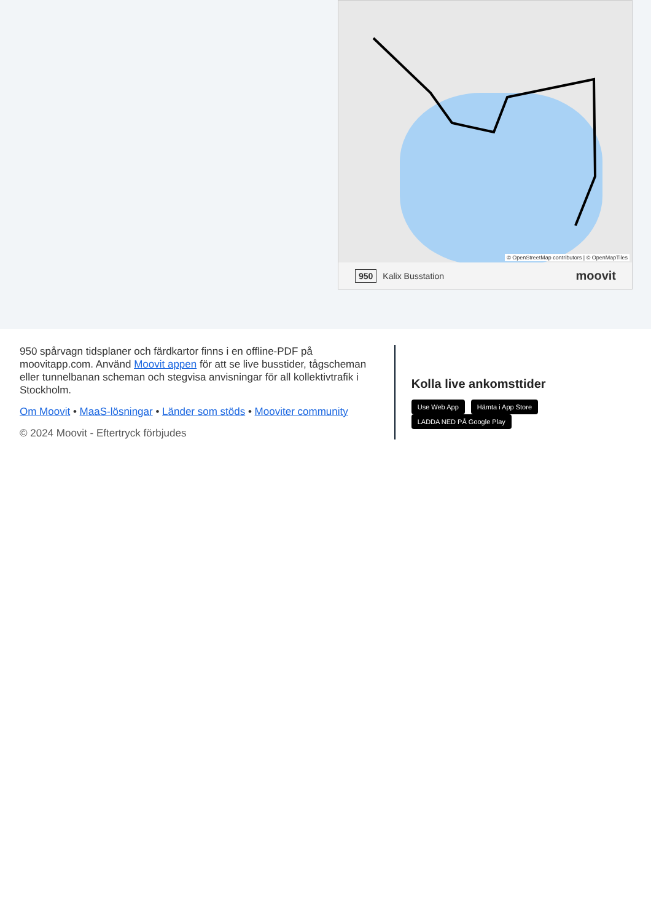© OpenStreetMap contributors | © OpenMapTiles
950 Kalix Busstation moovit
950 spårvagn tidsplaner och färdkartor finns i en offline-PDF på moovitapp.com. Använd Moovit appen för att se live busstider, tågscheman eller tunnelbanan scheman och stegvisa anvisningar för all kollektivtrafik i Stockholm.
Om Moovit • MaaS-lösningar • Länder som stöds • Mooviter community
© 2024 Moovit - Eftertryck förbjudes
Kolla live ankomsttider
Use Web App Hämta i App Store LADDA NED PÅ Google Play